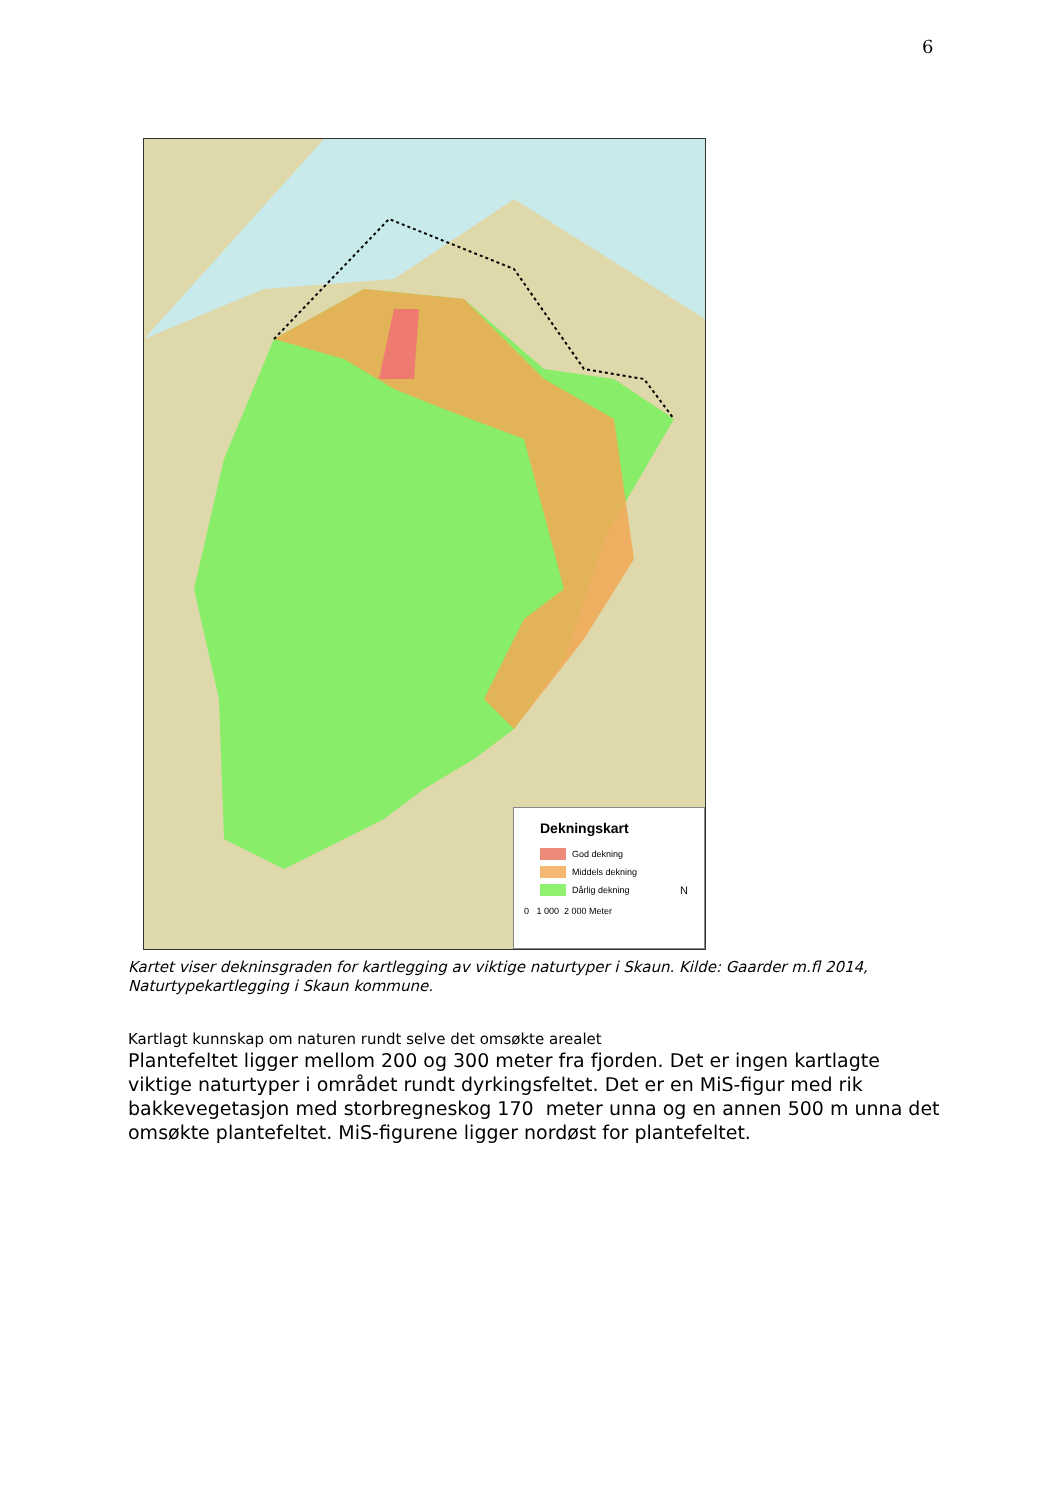6
Dekningskart
God dekning
Middels dekning
Dårlig dekning
0 1 000 2 000 Meter
N
Kartet viser dekninsgraden for kartlegging av viktige naturtyper i Skaun. Kilde: Gaarder m.fl 2014, Naturtypekartlegging i Skaun kommune.
Kartlagt kunnskap om naturen rundt selve det omsøkte arealet
Plantefeltet ligger mellom 200 og 300 meter fra fjorden. Det er ingen kartlagte viktige naturtyper i området rundt dyrkingsfeltet. Det er en MiS-figur med rik bakkevegetasjon med storbregneskog 170 meter unna og en annen 500 m unna det omsøkte plantefeltet. MiS-figurene ligger nordøst for plantefeltet.